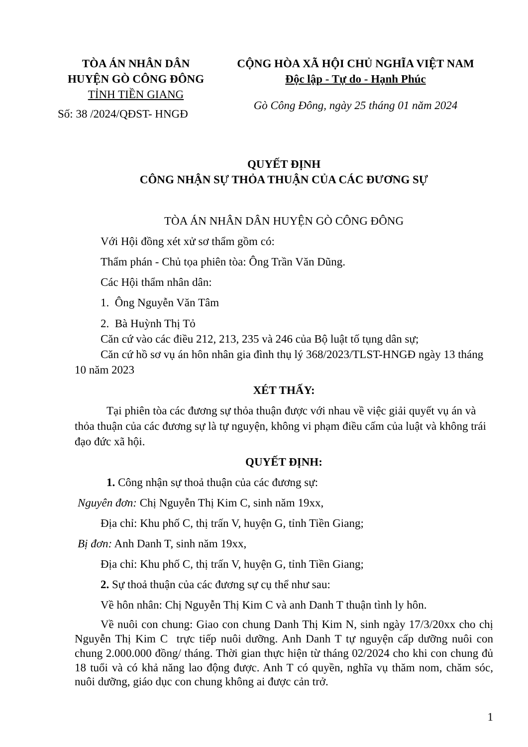TÒA ÁN NHÂN DÂN
HUYỆN GÒ CÔNG ĐÔNG
TỈNH TIỀN GIANG
Số: 38 /2024/QĐST- HNGĐ
CỘNG HÒA XÃ HỘI CHỦ NGHĨA VIỆT NAM
Độc lập - Tự do - Hạnh Phúc
Gò Công Đông, ngày 25 tháng 01 năm 2024
QUYẾT ĐỊNH
CÔNG NHẬN SỰ THỎA THUẬN CỦA CÁC ĐƯƠNG SỰ
TÒA ÁN NHÂN DÂN HUYỆN GÒ CÔNG ĐÔNG
Với Hội đồng xét xử sơ thẩm gồm có:
Thẩm phán - Chủ tọa phiên tòa: Ông Trần Văn Dũng.
Các Hội thẩm nhân dân:
1. Ông Nguyễn Văn Tâm
2. Bà Huỳnh Thị Tỏ
Căn cứ vào các điều 212, 213, 235 và 246 của Bộ luật tố tụng dân sự;
Căn cứ hồ sơ vụ án hôn nhân gia đình thụ lý 368/2023/TLST-HNGĐ ngày 13 tháng 10 năm 2023
XÉT THẤY:
Tại phiên tòa các đương sự thỏa thuận được với nhau về việc giải quyết vụ án và thỏa thuận của các đương sự là tự nguyện, không vi phạm điều cấm của luật và không trái đạo đức xã hội.
QUYẾT ĐỊNH:
1. Công nhận sự thoả thuận của các đương sự:
Nguyên đơn: Chị Nguyễn Thị Kim C, sinh năm 19xx,
Địa chỉ: Khu phố C, thị trấn V, huyện G, tỉnh Tiền Giang;
Bị đơn: Anh Danh T, sinh năm 19xx,
Địa chỉ: Khu phố C, thị trấn V, huyện G, tỉnh Tiền Giang;
2. Sự thoả thuận của các đương sự cụ thể như sau:
Về hôn nhân: Chị Nguyễn Thị Kim C và anh Danh T thuận tình ly hôn.
Về nuôi con chung: Giao con chung Danh Thị Kim N, sinh ngày 17/3/20xx cho chị Nguyễn Thị Kim C trực tiếp nuôi dưỡng. Anh Danh T tự nguyện cấp dưỡng nuôi con chung 2.000.000 đồng/ tháng. Thời gian thực hiện từ tháng 02/2024 cho khi con chung đủ 18 tuổi và có khả năng lao động được. Anh T có quyền, nghĩa vụ thăm nom, chăm sóc, nuôi dưỡng, giáo dục con chung không ai được cản trở.
1